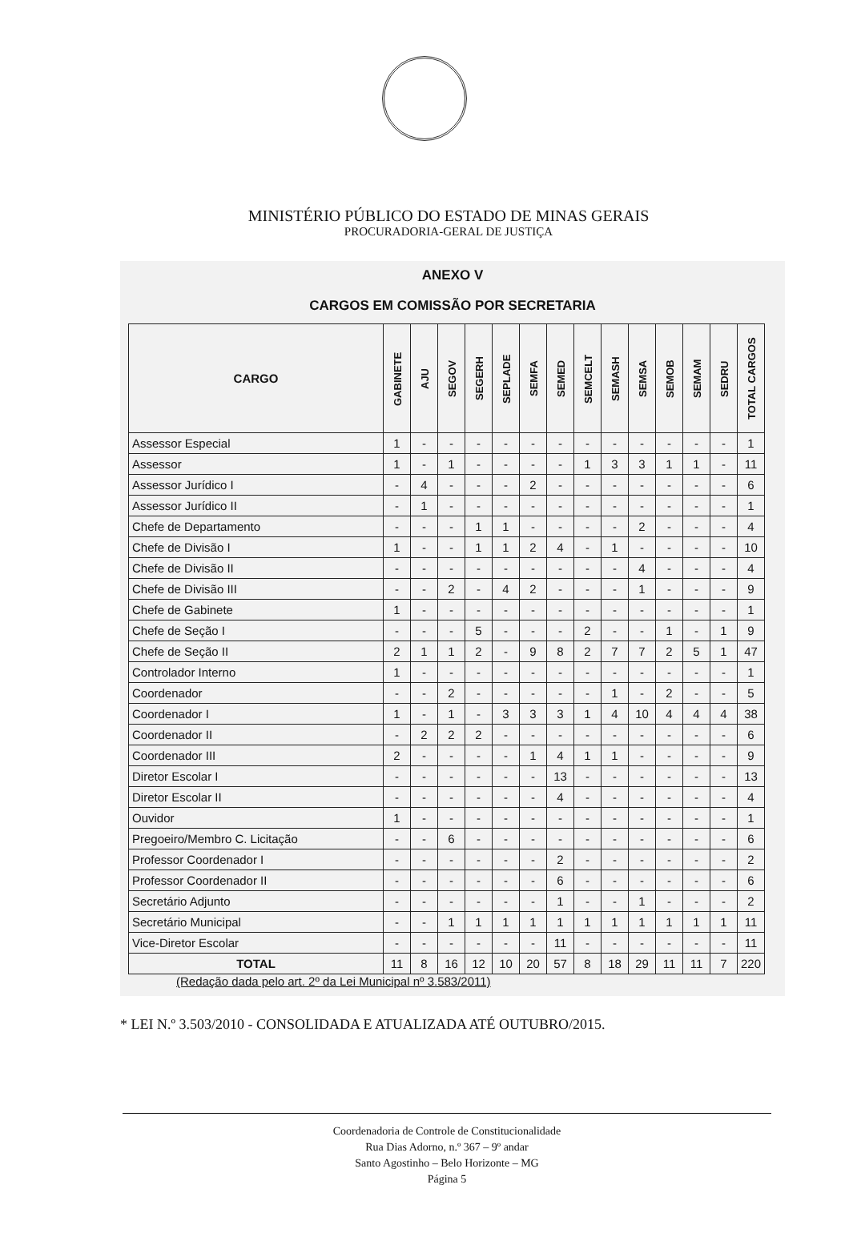MINISTÉRIO PÚBLICO DO ESTADO DE MINAS GERAIS
PROCURADORIA-GERAL DE JUSTIÇA
ANEXO V
CARGOS EM COMISSÃO POR SECRETARIA
| CARGO | GABINETE | AJU | SEGOV | SEGERH | SEPLADE | SEMFA | SEMED | SEMCELT | SEMASH | SEMSA | SEMOB | SEMAM | SEDRU | TOTAL CARGOS |
| --- | --- | --- | --- | --- | --- | --- | --- | --- | --- | --- | --- | --- | --- | --- |
| Assessor Especial | 1 | - | - | - | - | - | - | - | - | - | - | - | - | 1 |
| Assessor | 1 | - | 1 | - | - | - | - | 1 | 3 | 3 | 1 | 1 | - | 11 |
| Assessor Jurídico I | - | 4 | - | - | - | 2 | - | - | - | - | - | - | - | 6 |
| Assessor Jurídico II | - | 1 | - | - | - | - | - | - | - | - | - | - | - | 1 |
| Chefe de Departamento | - | - | - | 1 | 1 | - | - | - | - | 2 | - | - | - | 4 |
| Chefe de Divisão I | 1 | - | - | 1 | 1 | 2 | 4 | - | 1 | - | - | - | - | 10 |
| Chefe de Divisão II | - | - | - | - | - | - | - | - | - | 4 | - | - | - | 4 |
| Chefe de Divisão III | - | - | 2 | - | 4 | 2 | - | - | - | 1 | - | - | - | 9 |
| Chefe de Gabinete | 1 | - | - | - | - | - | - | - | - | - | - | - | - | 1 |
| Chefe de Seção I | - | - | - | 5 | - | - | - | 2 | - | - | 1 | - | 1 | 9 |
| Chefe de Seção II | 2 | 1 | 1 | 2 | - | 9 | 8 | 2 | 7 | 7 | 2 | 5 | 1 | 47 |
| Controlador Interno | 1 | - | - | - | - | - | - | - | - | - | - | - | - | 1 |
| Coordenador | - | - | 2 | - | - | - | - | - | 1 | - | 2 | - | - | 5 |
| Coordenador I | 1 | - | 1 | - | 3 | 3 | 3 | 1 | 4 | 10 | 4 | 4 | 4 | 38 |
| Coordenador II | - | 2 | 2 | 2 | - | - | - | - | - | - | - | - | - | 6 |
| Coordenador III | 2 | - | - | - | - | 1 | 4 | 1 | 1 | - | - | - | - | 9 |
| Diretor Escolar I | - | - | - | - | - | - | 13 | - | - | - | - | - | - | 13 |
| Diretor Escolar II | - | - | - | - | - | - | 4 | - | - | - | - | - | - | 4 |
| Ouvidor | 1 | - | - | - | - | - | - | - | - | - | - | - | - | 1 |
| Pregoeiro/Membro C. Licitação | - | - | 6 | - | - | - | - | - | - | - | - | - | - | 6 |
| Professor Coordenador I | - | - | - | - | - | - | 2 | - | - | - | - | - | - | 2 |
| Professor Coordenador II | - | - | - | - | - | - | 6 | - | - | - | - | - | - | 6 |
| Secretário Adjunto | - | - | - | - | - | - | 1 | - | - | 1 | - | - | - | 2 |
| Secretário Municipal | - | - | 1 | 1 | 1 | 1 | 1 | 1 | 1 | 1 | 1 | 1 | 1 | 11 |
| Vice-Diretor Escolar | - | - | - | - | - | - | 11 | - | - | - | - | - | - | 11 |
| TOTAL | 11 | 8 | 16 | 12 | 10 | 20 | 57 | 8 | 18 | 29 | 11 | 11 | 7 | 220 |
(Redação dada pelo art. 2º da Lei Municipal nº 3.583/2011)
* LEI N.º 3.503/2010 - CONSOLIDADA E ATUALIZADA ATÉ OUTUBRO/2015.
Coordenadoria de Controle de Constitucionalidade
Rua Dias Adorno, n.º 367 – 9º andar
Santo Agostinho – Belo Horizonte – MG
Página 5